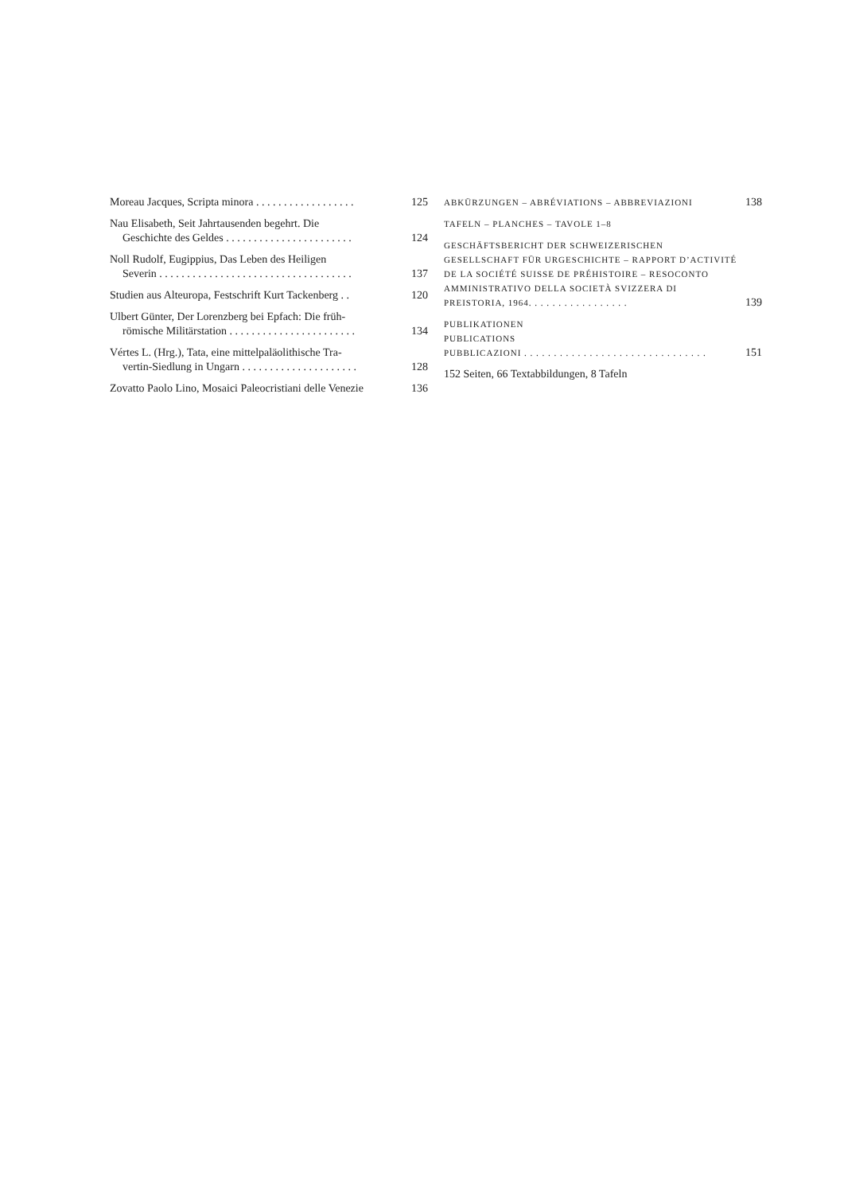Moreau Jacques, Scripta minora . . . . . . . . . . . . . . . . . .
125
Nau Elisabeth, Seit Jahrtausenden begehrt. Die
Geschichte des Geldes . . . . . . . . . . . . . . . . . . . . . . .
124
Noll Rudolf, Eugippius, Das Leben des Heiligen
Severin . . . . . . . . . . . . . . . . . . . . . . . . . . . . . . . . . . .
137
Studien aus Alteuropa, Festschrift Kurt Tackenberg . .
120
Ulbert Günter, Der Lorenzberg bei Epfach: Die früh-
römische Militärstation . . . . . . . . . . . . . . . . . . . . . . .
134
Vértes L. (Hrg.), Tata, eine mittelpaläolithische Tra-
vertin-Siedlung in Ungarn . . . . . . . . . . . . . . . . . . . . .
128
Zovatto Paolo Lino, Mosaici Paleocristiani delle Venezie
136
ABKÜRZUNGEN – ABRÉVIATIONS – ABBREVIAZIONI
138
TAFELN – PLANCHES – TAVOLE 1–8
GESCHÄFTSBERICHT DER SCHWEIZERISCHEN GESELLSCHAFT FÜR URGESCHICHTE – RAPPORT D’ACTIVITÉ DE LA SOCIÉTÉ SUISSE DE PRÉHISTOIRE – RESOCONTO AMMINISTRATIVO DELLA SOCIETÀ SVIZZERA DI PREISTORIA, 1964. . . . . . . . . . . . . . . . .
139
PUBLIKATIONEN
PUBLICATIONS
PUBBLICAZIONI . . . . . . . . . . . . . . . . . . . . . . . . . . . . . . .
151
152 Seiten, 66 Textabbildungen, 8 Tafeln